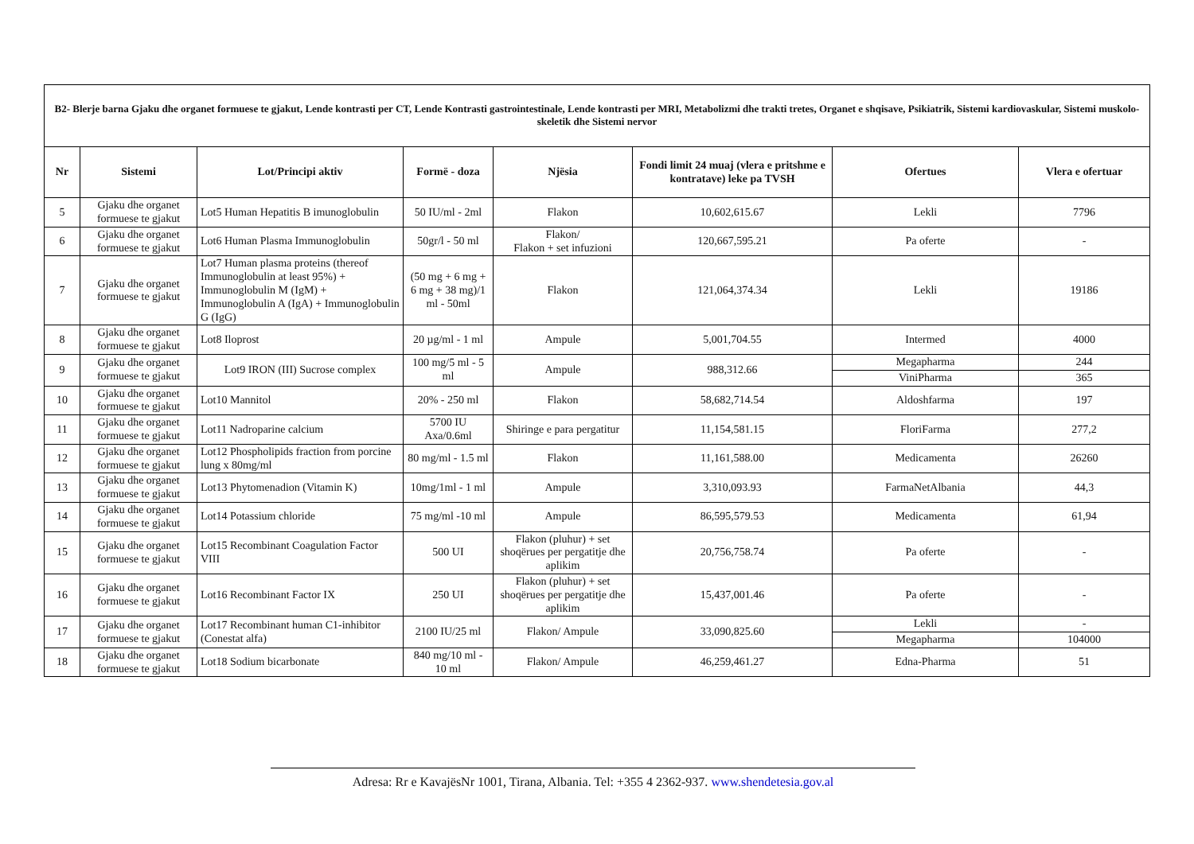| B2- Blerje barna Gjaku dhe organet formuese te gjakut, Lende kontrasti per CT, Lende Kontrasti gastrointestinale, Lende kontrasti per MRI, Metabolizmi dhe trakti tretes, Organet e shqisave, Psikiatrik, Sistemi kardiovaskular, Sistemi muskolo-skeletik dhe Sistemi nervor | | | | | | | |
| Nr | Sistemi | Lot/Principi aktiv | Formë - doza | Njësia | Fondi limit 24 muaj (vlera e pritshme e kontratave) leke pa TVSH | Ofertues | Vlera e ofertuar |
| 5 | Gjaku dhe organet formuese te gjakut | Lot5 Human Hepatitis B imunoglobulin | 50 IU/ml - 2ml | Flakon | 10,602,615.67 | Lekli | 7796 |
| 6 | Gjaku dhe organet formuese te gjakut | Lot6 Human Plasma Immunoglobulin | 50gr/l - 50 ml | Flakon/ Flakon + set infuzioni | 120,667,595.21 | Pa oferte | - |
| 7 | Gjaku dhe organet formuese te gjakut | Lot7 Human plasma proteins (thereof Immunoglobulin at least 95%) + Immunoglobulin M (IgM) + Immunoglobulin A (IgA) + Immunoglobulin G (IgG) | (50 mg + 6 mg + 6 mg + 38 mg)/1 ml - 50ml | Flakon | 121,064,374.34 | Lekli | 19186 |
| 8 | Gjaku dhe organet formuese te gjakut | Lot8 Iloprost | 20 µg/ml - 1 ml | Ampule | 5,001,704.55 | Intermed | 4000 |
| 9 | Gjaku dhe organet formuese te gjakut | Lot9 IRON (III) Sucrose complex | 100 mg/5 ml - 5 ml | Ampule | 988,312.66 | Megapharma | 244 |
| | | | | | | ViniPharma | 365 |
| 10 | Gjaku dhe organet formuese te gjakut | Lot10 Mannitol | 20% - 250 ml | Flakon | 58,682,714.54 | Aldoshfarma | 197 |
| 11 | Gjaku dhe organet formuese te gjakut | Lot11 Nadroparine calcium | 5700 IU Axa/0.6ml | Shiringe e para pergatitur | 11,154,581.15 | FloriFarma | 277,2 |
| 12 | Gjaku dhe organet formuese te gjakut | Lot12 Phospholipids fraction from porcine lung x 80mg/ml | 80 mg/ml - 1.5 ml | Flakon | 11,161,588.00 | Medicamenta | 26260 |
| 13 | Gjaku dhe organet formuese te gjakut | Lot13 Phytomenadion (Vitamin K) | 10mg/1ml - 1 ml | Ampule | 3,310,093.93 | FarmaNetAlbania | 44,3 |
| 14 | Gjaku dhe organet formuese te gjakut | Lot14 Potassium chloride | 75 mg/ml -10 ml | Ampule | 86,595,579.53 | Medicamenta | 61,94 |
| 15 | Gjaku dhe organet formuese te gjakut | Lot15 Recombinant Coagulation Factor VIII | 500 UI | Flakon (pluhur) + set shoqërues per pergatitje dhe aplikim | 20,756,758.74 | Pa oferte | - |
| 16 | Gjaku dhe organet formuese te gjakut | Lot16 Recombinant Factor IX | 250 UI | Flakon (pluhur) + set shoqërues per pergatitje dhe aplikim | 15,437,001.46 | Pa oferte | - |
| 17 | Gjaku dhe organet formuese te gjakut | Lot17 Recombinant human C1-inhibitor (Conestat alfa) | 2100 IU/25 ml | Flakon/ Ampule | 33,090,825.60 | Lekli | - |
| | | | | | | Megapharma | 104000 |
| 18 | Gjaku dhe organet formuese te gjakut | Lot18 Sodium bicarbonate | 840 mg/10 ml - 10 ml | Flakon/ Ampule | 46,259,461.27 | Edna-Pharma | 51 |
Adresa: Rr e KavajësNr 1001, Tirana, Albania. Tel: +355 4 2362-937. www.shendetesia.gov.al